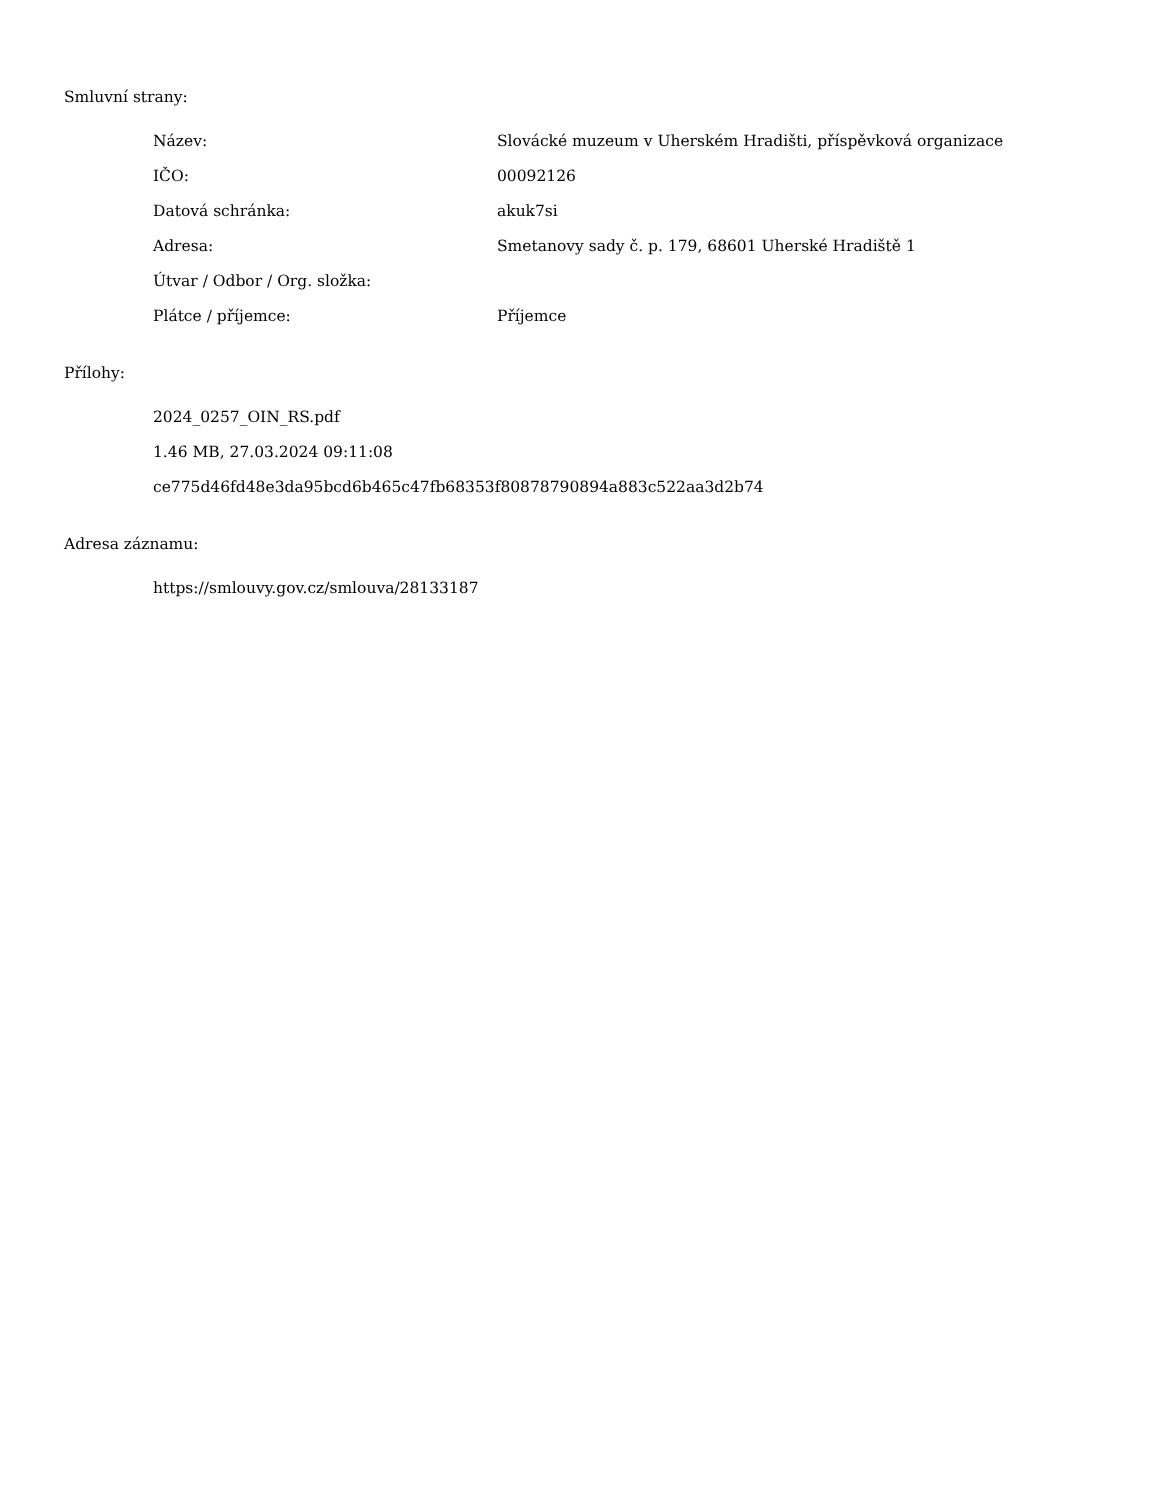Smluvní strany:
Název: Slovácké muzeum v Uherském Hradišti, příspěvková organizace
IČO: 00092126
Datová schránka: akuk7si
Adresa: Smetanovy sady č. p. 179, 68601 Uherské Hradiště 1
Útvar / Odbor / Org. složka:
Plátce / příjemce: Příjemce
Přílohy:
2024_0257_OIN_RS.pdf
1.46 MB, 27.03.2024 09:11:08
ce775d46fd48e3da95bcd6b465c47fb68353f80878790894a883c522aa3d2b74
Adresa záznamu:
https://smlouvy.gov.cz/smlouva/28133187